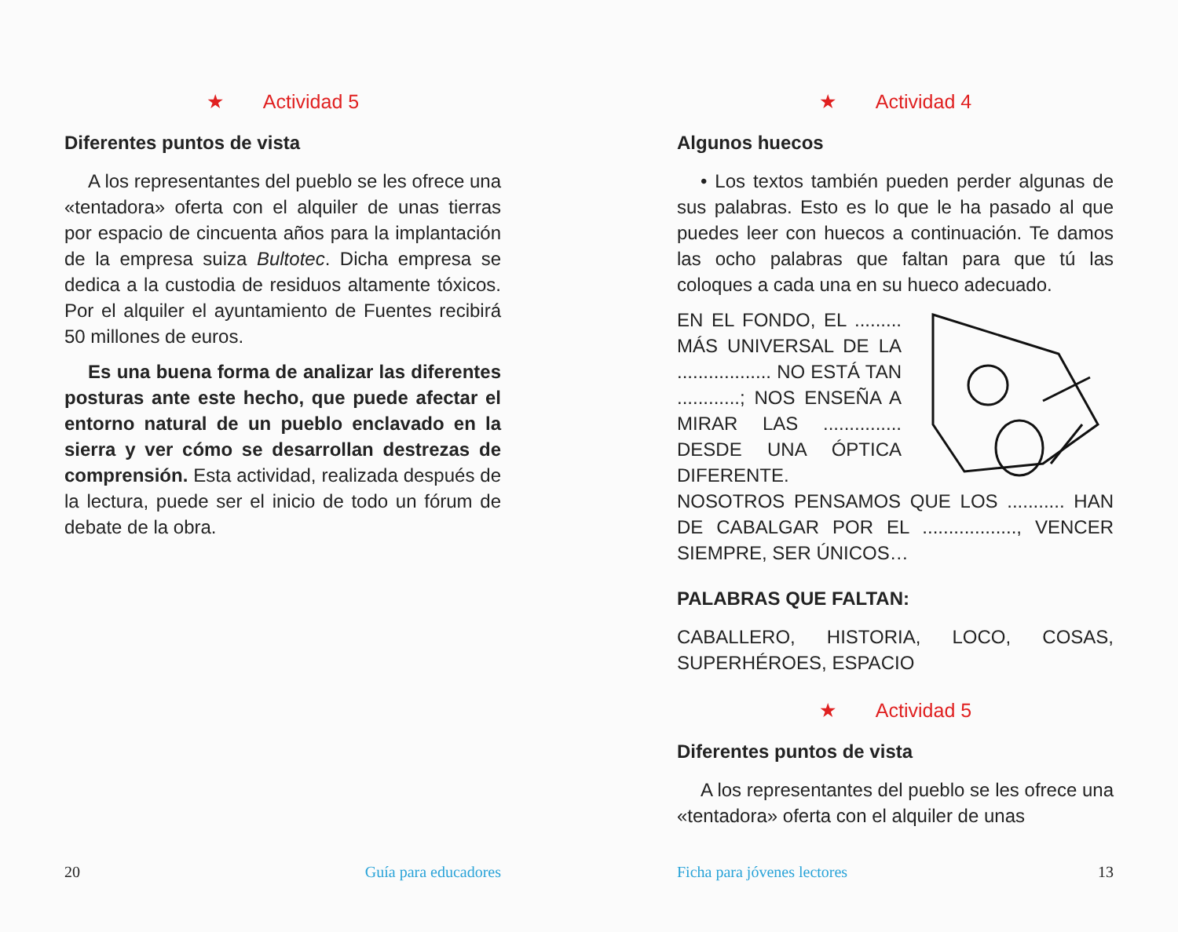★ Actividad 5
Diferentes puntos de vista
A los representantes del pueblo se les ofrece una «tentadora» oferta con el alquiler de unas tierras por espacio de cincuenta años para la implantación de la empresa suiza Bultotec. Dicha empresa se dedica a la custodia de residuos altamente tóxicos. Por el alquiler el ayuntamiento de Fuentes recibirá 50 millones de euros.
Es una buena forma de analizar las diferentes posturas ante este hecho, que puede afectar el entorno natural de un pueblo enclavado en la sierra y ver cómo se desarrollan destrezas de comprensión. Esta actividad, realizada después de la lectura, puede ser el inicio de todo un fórum de debate de la obra.
20 Guía para educadores
★ Actividad 4
Algunos huecos
• Los textos también pueden perder algunas de sus palabras. Esto es lo que le ha pasado al que puedes leer con huecos a continuación. Te damos las ocho palabras que faltan para que tú las coloques a cada una en su hueco adecuado.
EN EL FONDO, EL ......... MÁS UNIVERSAL DE LA .................. NO ESTÁ TAN ............; NOS ENSEÑA A MIRAR LAS ............... DESDE UNA ÓPTICA DIFERENTE. NOSOTROS PENSAMOS QUE LOS ........... HAN DE CABALGAR POR EL .................., VENCER SIEMPRE, SER ÚNICOS…
PALABRAS QUE FALTAN:
CABALLERO, HISTORIA, LOCO, COSAS, SUPERHÉROES, ESPACIO
★ Actividad 5
Diferentes puntos de vista
A los representantes del pueblo se les ofrece una «tentadora» oferta con el alquiler de unas
Ficha para jóvenes lectores 13